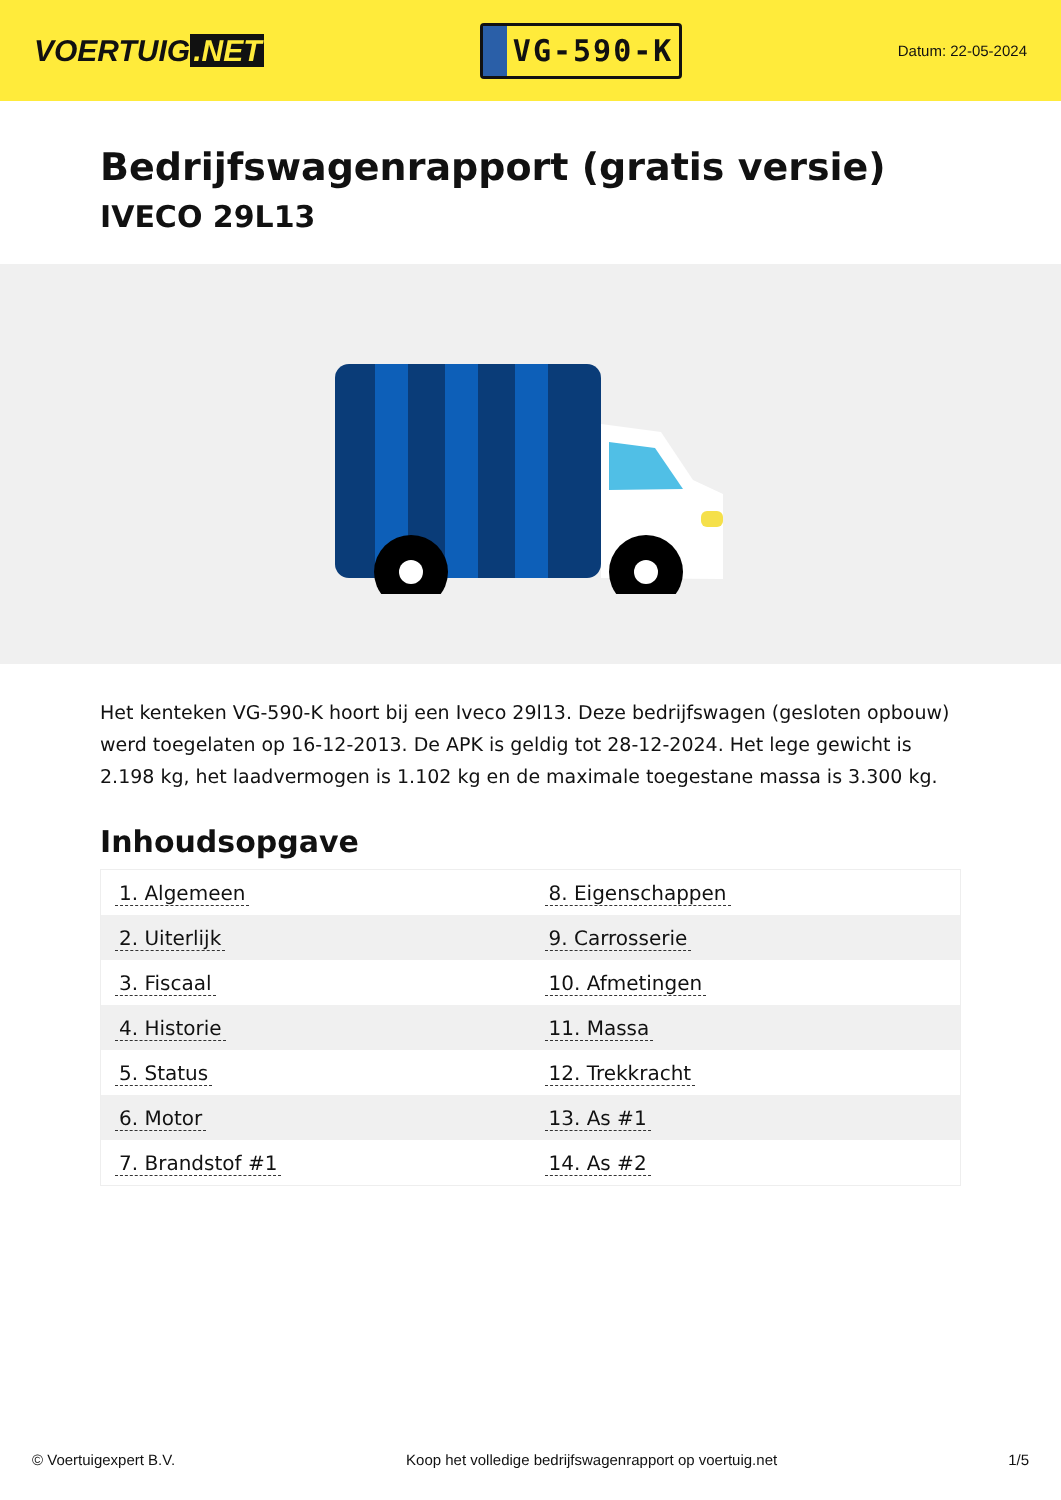VOERTUIG.NET
VG-590-K
Datum: 22-05-2024
Bedrijfswagenrapport (gratis versie)
IVECO 29L13
Het kenteken VG-590-K hoort bij een Iveco 29l13. Deze bedrijfswagen (gesloten opbouw) werd toegelaten op 16-12-2013. De APK is geldig tot 28-12-2024. Het lege gewicht is 2.198 kg, het laadvermogen is 1.102 kg en de maximale toegestane massa is 3.300 kg.
Inhoudsopgave
| 1. Algemeen | 8. Eigenschappen |
| 2. Uiterlijk | 9. Carrosserie |
| 3. Fiscaal | 10. Afmetingen |
| 4. Historie | 11. Massa |
| 5. Status | 12. Trekkracht |
| 6. Motor | 13. As #1 |
| 7. Brandstof #1 | 14. As #2 |
© Voertuigexpert B.V. Koop het volledige bedrijfswagenrapport op voertuig.net 1/5